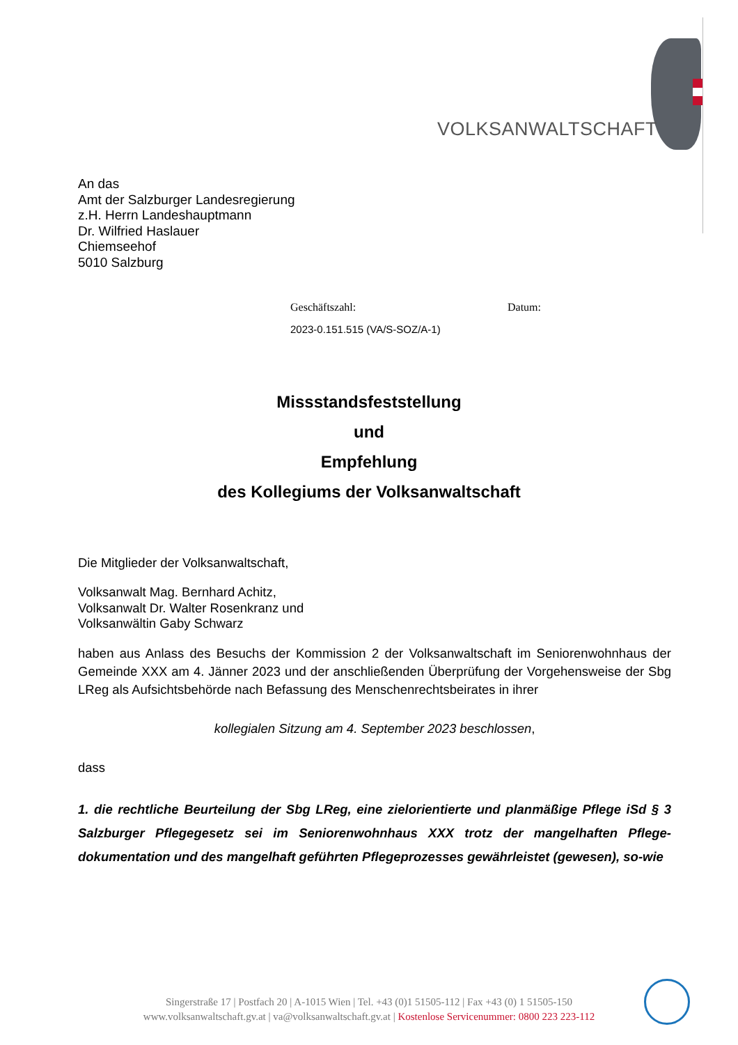VOLKSANWALTSCHAFT
An das
Amt der Salzburger Landesregierung
z.H. Herrn Landeshauptmann
Dr. Wilfried Haslauer
Chiemseehof
5010 Salzburg
Geschäftszahl: Datum:
2023-0.151.515 (VA/S-SOZ/A-1)
Missstandsfeststellung
und
Empfehlung
des Kollegiums der Volksanwaltschaft
Die Mitglieder der Volksanwaltschaft,
Volksanwalt Mag. Bernhard Achitz,
Volksanwalt Dr. Walter Rosenkranz und
Volksanwältin Gaby Schwarz
haben aus Anlass des Besuchs der Kommission 2 der Volksanwaltschaft im Seniorenwohnhaus der Gemeinde XXX am 4. Jänner 2023 und der anschließenden Überprüfung der Vorgehensweise der Sbg LReg als Aufsichtsbehörde nach Befassung des Menschenrechtsbeirates in ihrer
kollegialen Sitzung am 4. September 2023 beschlossen,
dass
1. die rechtliche Beurteilung der Sbg LReg, eine zielorientierte und planmäßige Pflege iSd § 3 Salzburger Pflegegesetz sei im Seniorenwohnhaus XXX trotz der mangelhaften Pflege-dokumentation und des mangelhaft geführten Pflegeprozesses gewährleistet (gewesen), so-wie
Singerstraße 17 | Postfach 20 | A-1015 Wien | Tel. +43 (0)1 51505-112 | Fax +43 (0) 1 51505-150
www.volksanwaltschaft.gv.at | va@volksanwaltschaft.gv.at | Kostenlose Servicenummer: 0800 223 223-112